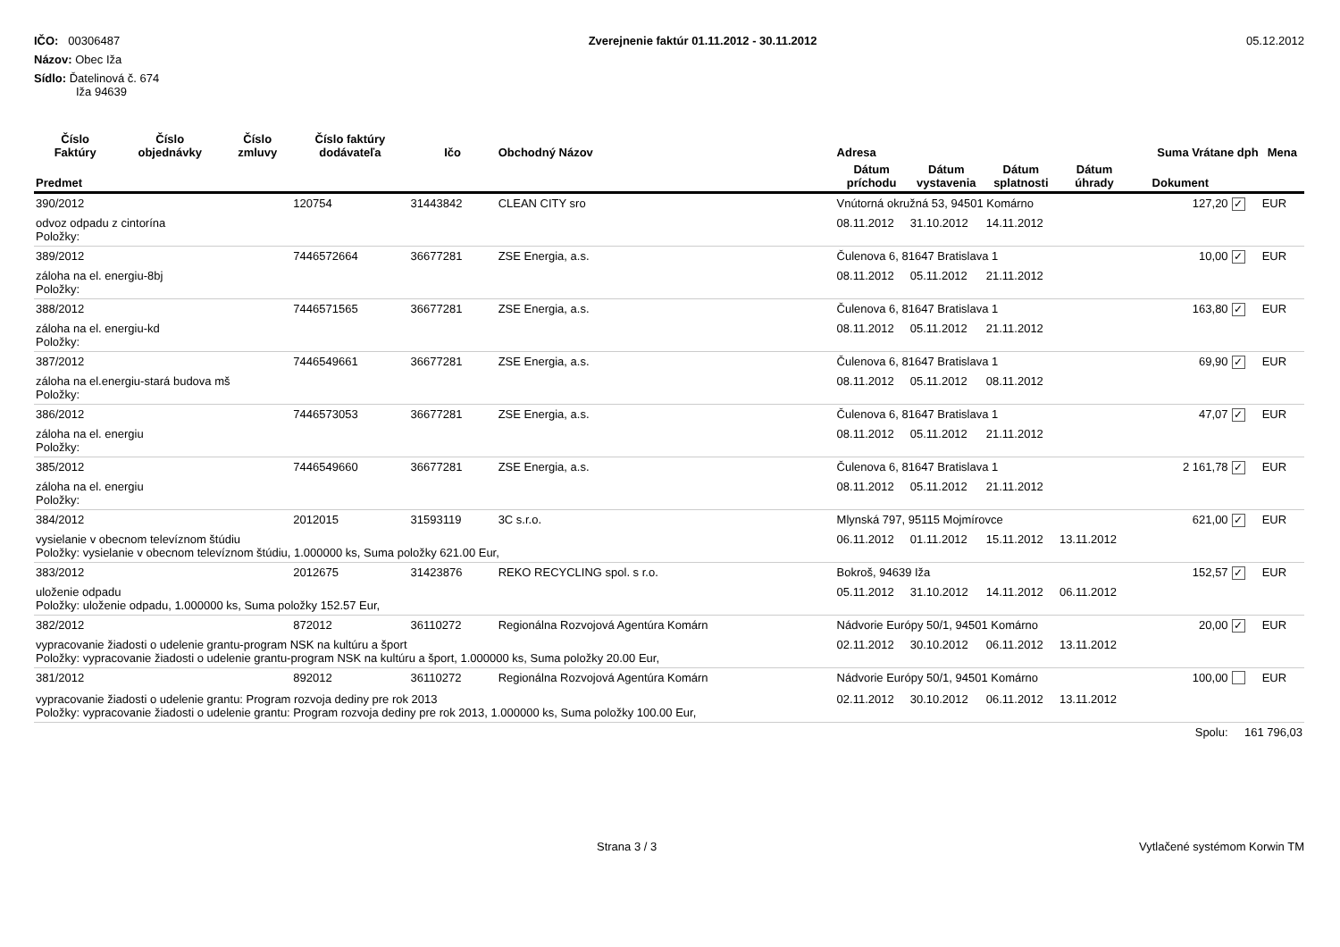IČO: 00306487
Názov: Obec Iža
Sídlo: Ďatelinová č. 674
Iža 94639
Zverejnenie faktúr 01.11.2012 - 30.11.2012
05.12.2012
| Číslo Faktúry | Číslo objednávky | Číslo zmluvy | Číslo faktúry dodávateľa | Ičo | Obchodný Názov | Adresa | | | | Suma Vrátane dph | | Mena |
| --- | --- | --- | --- | --- | --- | --- | --- | --- | --- | --- | --- | --- |
| Predmet | | | | | | Dátum príchodu | Dátum vystavenia | Dátum splatnosti | Dátum úhrady | Dokument | | |
| 390/2012 | | | 120754 | 31443842 | CLEAN CITY sro | Vnútorná okružná 53, 94501 Komárno | | | | 127,20 | ✓ | EUR |
| odvoz odpadu z cintorína Položky: | | | | | | 08.11.2012 | 31.10.2012 | 14.11.2012 | | | | |
| 389/2012 | | | 7446572664 | 36677281 | ZSE Energia, a.s. | Čulenova 6, 81647 Bratislava 1 | | | | 10,00 | ✓ | EUR |
| záloha na el. energiu-8bj Položky: | | | | | | 08.11.2012 | 05.11.2012 | 21.11.2012 | | | | |
| 388/2012 | | | 7446571565 | 36677281 | ZSE Energia, a.s. | Čulenova 6, 81647 Bratislava 1 | | | | 163,80 | ✓ | EUR |
| záloha na el. energiu-kd Položky: | | | | | | 08.11.2012 | 05.11.2012 | 21.11.2012 | | | | |
| 387/2012 | | | 7446549661 | 36677281 | ZSE Energia, a.s. | Čulenova 6, 81647 Bratislava 1 | | | | 69,90 | ✓ | EUR |
| záloha na el.energiu-stará budova mš Položky: | | | | | | 08.11.2012 | 05.11.2012 | 08.11.2012 | | | | |
| 386/2012 | | | 7446573053 | 36677281 | ZSE Energia, a.s. | Čulenova 6, 81647 Bratislava 1 | | | | 47,07 | ✓ | EUR |
| záloha na el. energiu Položky: | | | | | | 08.11.2012 | 05.11.2012 | 21.11.2012 | | | | |
| 385/2012 | | | 7446549660 | 36677281 | ZSE Energia, a.s. | Čulenova 6, 81647 Bratislava 1 | | | | 2 161,78 | ✓ | EUR |
| záloha na el. energiu Položky: | | | | | | 08.11.2012 | 05.11.2012 | 21.11.2012 | | | | |
| 384/2012 | | | 2012015 | 31593119 | 3C s.r.o. | Mlynská 797, 95115 Mojmírovce | | | | 621,00 | ✓ | EUR |
| vysielanie v obecnom televíznom štúdiu Položky: vysielanie v obecnom televíznom štúdiu, 1.000000 ks, Suma položky 621.00 Eur, | | | | | | 06.11.2012 | 01.11.2012 | 15.11.2012 | 13.11.2012 | | | |
| 383/2012 | | | 2012675 | 31423876 | REKO RECYCLING spol. s r.o. | Bokroš, 94639 Iža | | | | 152,57 | ✓ | EUR |
| uloženie odpadu Položky: uloženie odpadu, 1.000000 ks, Suma položky 152.57 Eur, | | | | | | 05.11.2012 | 31.10.2012 | 14.11.2012 | 06.11.2012 | | | |
| 382/2012 | | | 872012 | 36110272 | Regionálna Rozvojová Agentúra Komárn | Nádvorie Európy 50/1, 94501 Komárno | | | | 20,00 | ✓ | EUR |
| vypracovanie žiadosti o udelenie grantu-program NSK na kultúru a šport Položky: vypracovanie žiadosti o udelenie grantu-program NSK na kultúru a šport, 1.000000 ks, Suma položky 20.00 Eur, | | | | | | 02.11.2012 | 30.10.2012 | 06.11.2012 | 13.11.2012 | | | |
| 381/2012 | | | 892012 | 36110272 | Regionálna Rozvojová Agentúra Komárn | Nádvorie Európy 50/1, 94501 Komárno | | | | 100,00 | | EUR |
| vypracovanie žiadosti o udelenie grantu: Program rozvoja dediny pre rok 2013 Položky: vypracovanie žiadosti o udelenie grantu: Program rozvoja dediny pre rok 2013, 1.000000 ks, Suma položky 100.00 Eur, | | | | | | 02.11.2012 | 30.10.2012 | 06.11.2012 | 13.11.2012 | | | |
| | | | | | | | | | | Spolu: | 161 796,03 | |
Strana 3 / 3 Vytlačené systémom Korwin TM